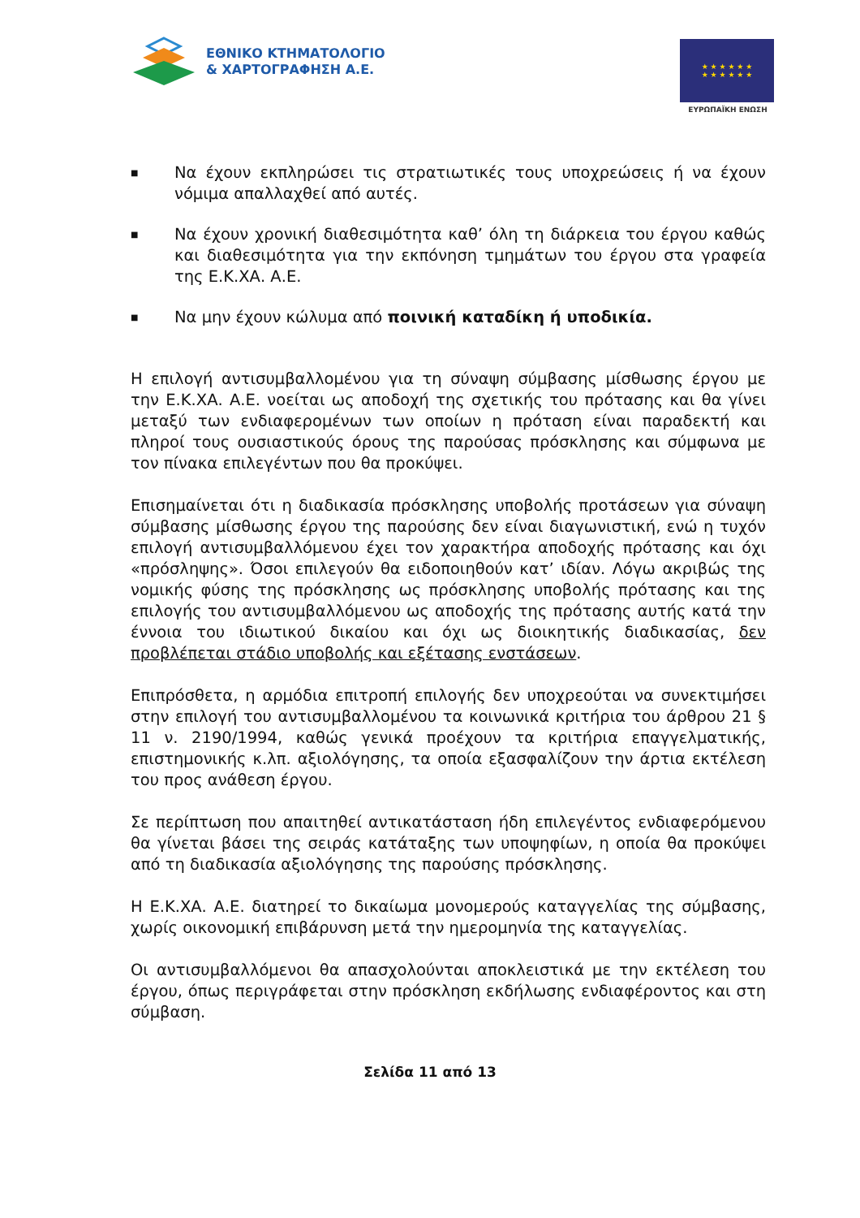ΕΘΝΙΚΟ ΚΤΗΜΑΤΟΛΟΓΙΟ
& ΧΑΡΤΟΓΡΑΦΗΣΗ Α.Ε.
★ ★ ★ ★ ★ ★
★ ★ ★ ★ ★ ★
ΕΥΡΩΠΑΪΚΗ ΕΝΩΣΗ
■
Να έχουν εκπληρώσει τις στρατιωτικές τους υποχρεώσεις ή να έχουν νόμιμα απαλλαχθεί από αυτές.
■
Να έχουν χρονική διαθεσιμότητα καθ’ όλη τη διάρκεια του έργου καθώς και διαθεσιμότητα για την εκπόνηση τμημάτων του έργου στα γραφεία της Ε.Κ.ΧΑ. Α.Ε.
■
Να μην έχουν κώλυμα από ποινική καταδίκη ή υποδικία.
Η επιλογή αντισυμβαλλομένου για τη σύναψη σύμβασης μίσθωσης έργου με την Ε.Κ.ΧΑ. Α.Ε. νοείται ως αποδοχή της σχετικής του πρότασης και θα γίνει μεταξύ των ενδιαφερομένων των οποίων η πρόταση είναι παραδεκτή και πληροί τους ουσιαστικούς όρους της παρούσας πρόσκλησης και σύμφωνα με τον πίνακα επιλεγέντων που θα προκύψει.
Επισημαίνεται ότι η διαδικασία πρόσκλησης υποβολής προτάσεων για σύναψη σύμβασης μίσθωσης έργου της παρούσης δεν είναι διαγωνιστική, ενώ η τυχόν επιλογή αντισυμβαλλόμενου έχει τον χαρακτήρα αποδοχής πρότασης και όχι «πρόσληψης». Όσοι επιλεγούν θα ειδοποιηθούν κατ’ ιδίαν. Λόγω ακριβώς της νομικής φύσης της πρόσκλησης ως πρόσκλησης υποβολής πρότασης και της επιλογής του αντισυμβαλλόμενου ως αποδοχής της πρότασης αυτής κατά την έννοια του ιδιωτικού δικαίου και όχι ως διοικητικής διαδικασίας, δεν προβλέπεται στάδιο υποβολής και εξέτασης ενστάσεων.
Επιπρόσθετα, η αρμόδια επιτροπή επιλογής δεν υποχρεούται να συνεκτιμήσει στην επιλογή του αντισυμβαλλομένου τα κοινωνικά κριτήρια του άρθρου 21 § 11 ν. 2190/1994, καθώς γενικά προέχουν τα κριτήρια επαγγελματικής, επιστημονικής κ.λπ. αξιολόγησης, τα οποία εξασφαλίζουν την άρτια εκτέλεση του προς ανάθεση έργου.
Σε περίπτωση που απαιτηθεί αντικατάσταση ήδη επιλεγέντος ενδιαφερόμενου θα γίνεται βάσει της σειράς κατάταξης των υποψηφίων, η οποία θα προκύψει από τη διαδικασία αξιολόγησης της παρούσης πρόσκλησης.
Η Ε.Κ.ΧΑ. Α.Ε. διατηρεί το δικαίωμα μονομερούς καταγγελίας της σύμβασης, χωρίς οικονομική επιβάρυνση μετά την ημερομηνία της καταγγελίας.
Οι αντισυμβαλλόμενοι θα απασχολούνται αποκλειστικά με την εκτέλεση του έργου, όπως περιγράφεται στην πρόσκληση εκδήλωσης ενδιαφέροντος και στη σύμβαση.
Σελίδα 11 από 13